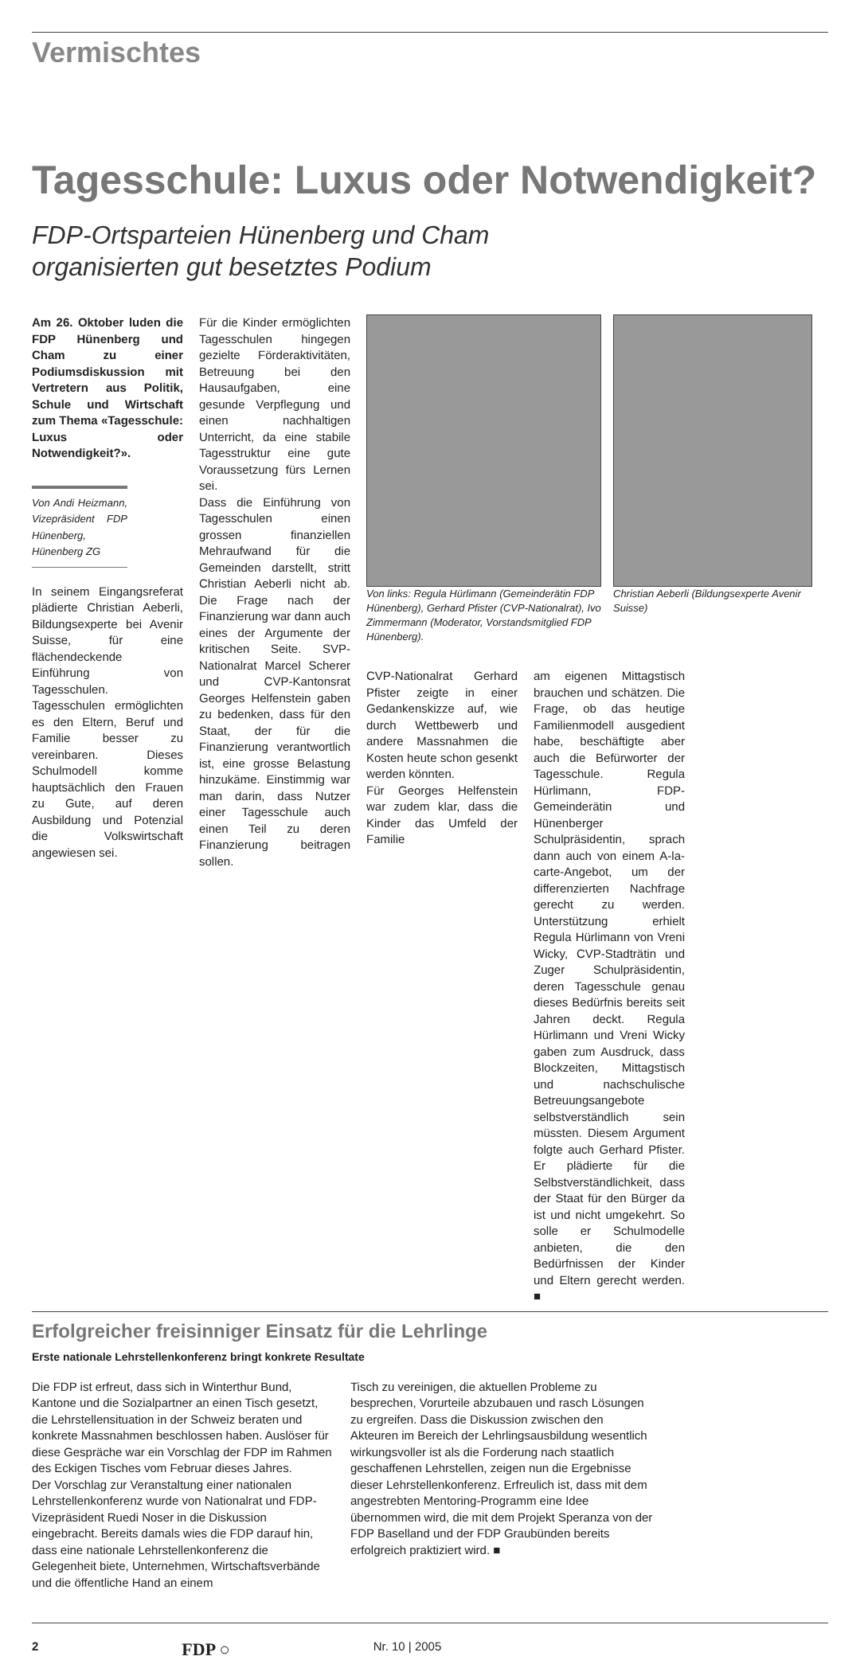Vermischtes
Tagesschule: Luxus oder Notwendigkeit?
FDP-Ortsparteien Hünenberg und Cham
organisierten gut besetztes Podium
Am 26. Oktober luden die FDP Hünenberg und Cham zu einer Podiumsdiskussion mit Vertretern aus Politik, Schule und Wirtschaft zum Thema «Tagesschule: Luxus oder Notwendigkeit?».
Von Andi Heizmann, Vizepräsident FDP Hünenberg, Hünenberg ZG
In seinem Eingangsreferat plädierte Christian Aeberli, Bildungsexperte bei Avenir Suisse, für eine flächendeckende Einführung von Tagesschulen. Tagesschulen ermöglichten es den Eltern, Beruf und Familie besser zu vereinbaren. Dieses Schulmodell komme hauptsächlich den Frauen zu Gute, auf deren Ausbildung und Potenzial die Volkswirtschaft angewiesen sei.
Für die Kinder ermöglichten Tagesschulen hingegen gezielte Förderaktivitäten, Betreuung bei den Hausaufgaben, eine gesunde Verpflegung und einen nachhaltigen Unterricht, da eine stabile Tagesstruktur eine gute Voraussetzung fürs Lernen sei.
Dass die Einführung von Tagesschulen einen grossen finanziellen Mehraufwand für die Gemeinden darstellt, stritt Christian Aeberli nicht ab. Die Frage nach der Finanzierung war dann auch eines der Argumente der kritischen Seite. SVP-Nationalrat Marcel Scherer und CVP-Kantonsrat Georges Helfenstein gaben zu bedenken, dass für den Staat, der für die Finanzierung verantwortlich ist, eine grosse Belastung hinzukäme. Einstimmig war man darin, dass Nutzer einer Tagesschule auch einen Teil zu deren Finanzierung beitragen sollen.
Von links: Regula Hürlimann (Gemeinderätin FDP Hünenberg), Gerhard Pfister (CVP-Nationalrat), Ivo Zimmermann (Moderator, Vorstandsmitglied FDP Hünenberg).
Christian Aeberli (Bildungsexperte Avenir Suisse)
CVP-Nationalrat Gerhard Pfister zeigte in einer Gedankenskizze auf, wie durch Wettbewerb und andere Massnahmen die Kosten heute schon gesenkt werden könnten.
Für Georges Helfenstein war zudem klar, dass die Kinder das Umfeld der Familie
am eigenen Mittagstisch brauchen und schätzen. Die Frage, ob das heutige Familienmodell ausgedient habe, beschäftigte aber auch die Befürworter der Tagesschule. Regula Hürlimann, FDP-Gemeinderätin und Hünenberger Schulpräsidentin, sprach dann auch von einem A-la-carte-Angebot, um der differenzierten Nachfrage gerecht zu werden. Unterstützung erhielt Regula Hürlimann von Vreni Wicky, CVP-Stadträtin und Zuger Schulpräsidentin, deren Tagesschule genau dieses Bedürfnis bereits seit Jahren deckt. Regula Hürlimann und Vreni Wicky gaben zum Ausdruck, dass Blockzeiten, Mittagstisch und nachschulische Betreuungsangebote selbstverständlich sein müssten. Diesem Argument folgte auch Gerhard Pfister. Er plädierte für die Selbstverständlichkeit, dass der Staat für den Bürger da ist und nicht umgekehrt. So solle er Schulmodelle anbieten, die den Bedürfnissen der Kinder und Eltern gerecht werden. ■
Erfolgreicher freisinniger Einsatz für die Lehrlinge
Erste nationale Lehrstellenkonferenz bringt konkrete Resultate
Die FDP ist erfreut, dass sich in Winterthur Bund, Kantone und die Sozialpartner an einen Tisch gesetzt, die Lehrstellensituation in der Schweiz beraten und konkrete Massnahmen beschlossen haben. Auslöser für diese Gespräche war ein Vorschlag der FDP im Rahmen des Eckigen Tisches vom Februar dieses Jahres.
Der Vorschlag zur Veranstaltung einer nationalen Lehrstellenkonferenz wurde von Nationalrat und FDP-Vizepräsident Ruedi Noser in die Diskussion eingebracht. Bereits damals wies die FDP darauf hin, dass eine nationale Lehrstellenkonferenz die Gelegenheit biete, Unternehmen, Wirtschaftsverbände und die öffentliche Hand an einem
Tisch zu vereinigen, die aktuellen Probleme zu besprechen, Vorurteile abzubauen und rasch Lösungen zu ergreifen. Dass die Diskussion zwischen den Akteuren im Bereich der Lehrlingsausbildung wesentlich wirkungsvoller ist als die Forderung nach staatlich geschaffenen Lehrstellen, zeigen nun die Ergebnisse dieser Lehrstellenkonferenz. Erfreulich ist, dass mit dem angestrebten Mentoring-Programm eine Idee übernommen wird, die mit dem Projekt Speranza von der FDP Baselland und der FDP Graubünden bereits erfolgreich praktiziert wird. ■
2 FDP ○ Nr. 10 | 2005